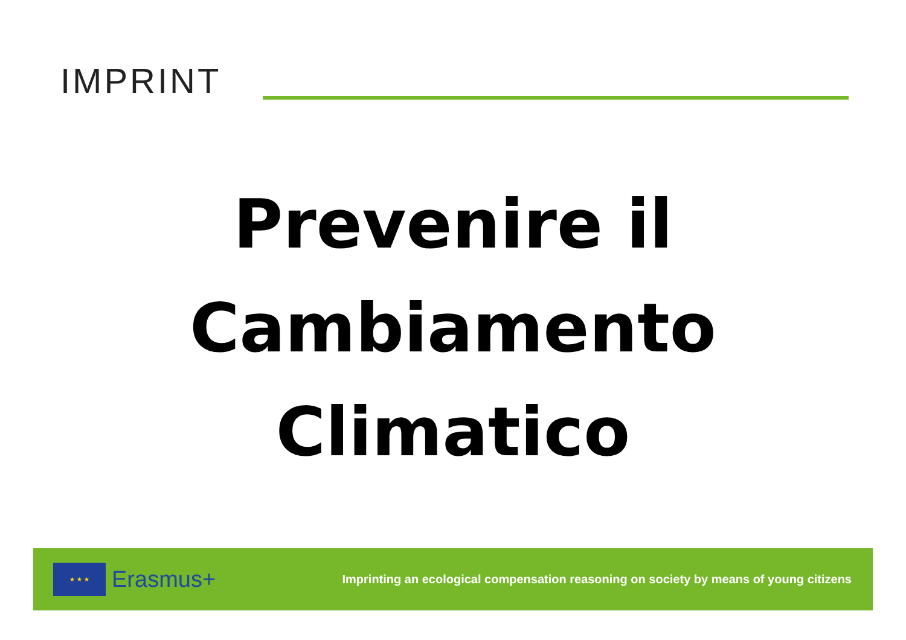IMPRINT
Prevenire il
Cambiamento
Climatico
★ ★ ★
Erasmus+
Imprinting an ecological compensation reasoning on society by means of young citizens